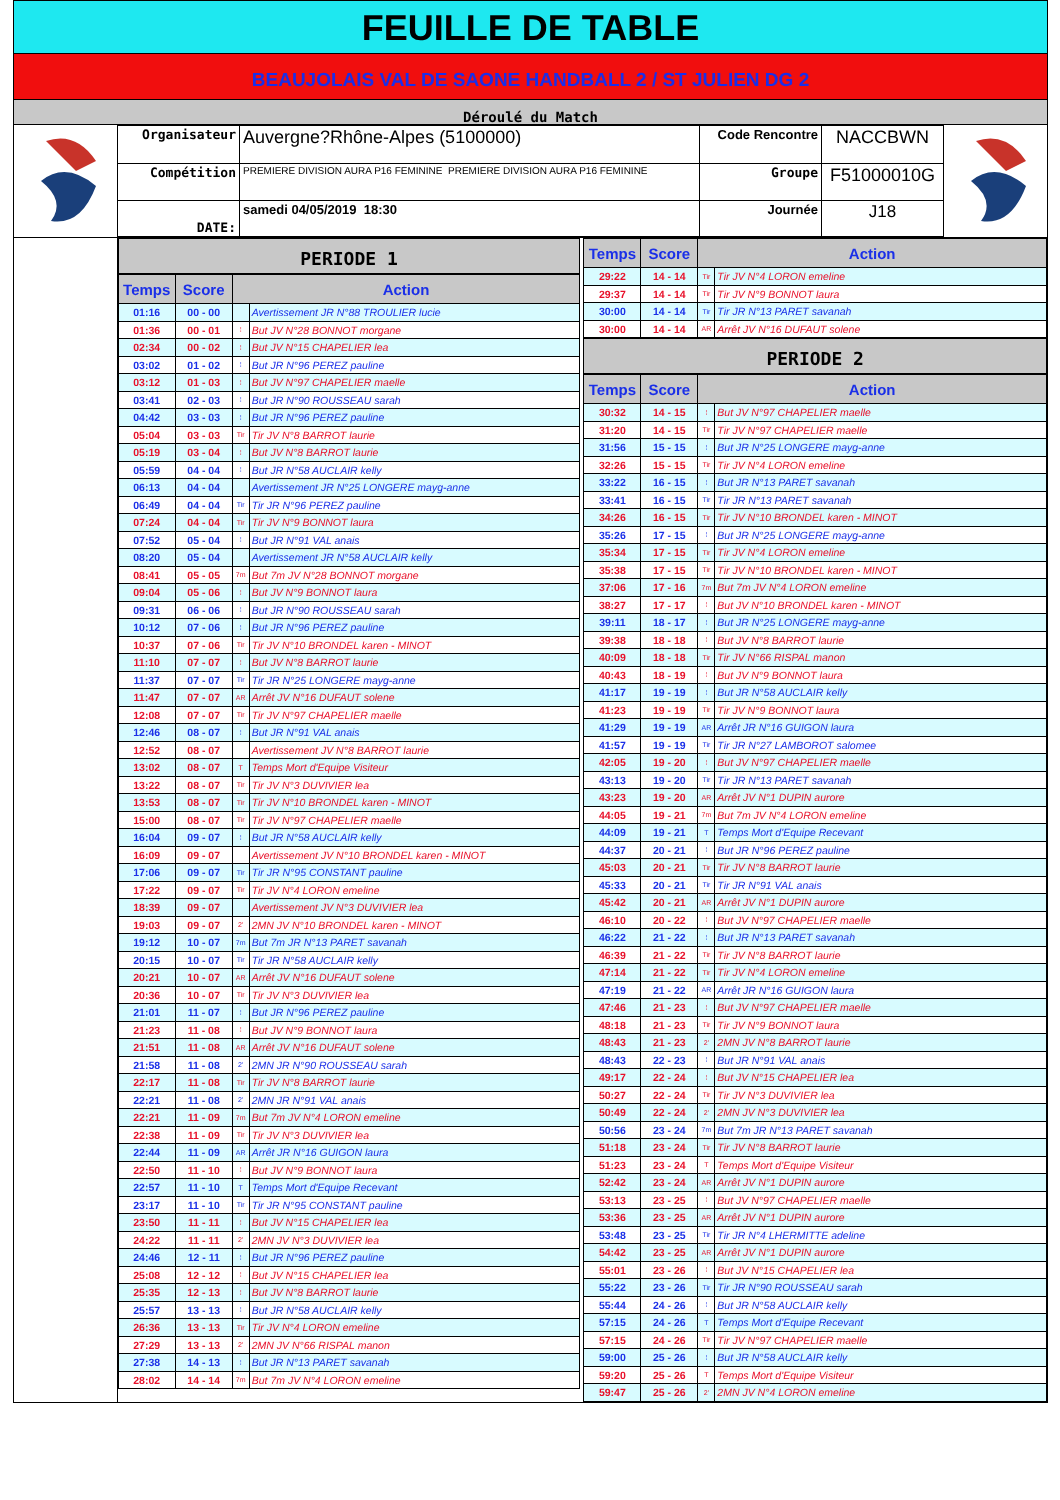FEUILLE DE TABLE
BEAUJOLAIS VAL DE SAONE HANDBALL 2 / ST JULIEN DG 2
Déroulé du Match
| Organisateur | Auvergne?Rhône-Alpes (5100000) | Code Rencontre | NACCBWN |
| Compétition | PREMIERE DIVISION AURA P16 FEMININE PREMIERE DIVISION AURA P16 FEMININE | Groupe | F51000010G |
| DATE: | samedi 04/05/2019 18:30 | Journée | J18 |
PERIODE 1
| Temps | Score | Action | |
| --- | --- | --- | --- |
| 01:16 | 00 - 00 | | Avertissement JR N°88 TROULIER lucie |
| 01:36 | 00 - 01 | ⁞ | But JV N°28 BONNOT morgane |
| 02:34 | 00 - 02 | ⁞ | But JV N°15 CHAPELIER lea |
| 03:02 | 01 - 02 | ⁞ | But JR N°96 PEREZ pauline |
| 03:12 | 01 - 03 | ⁞ | But JV N°97 CHAPELIER maelle |
| 03:41 | 02 - 03 | ⁞ | But JR N°90 ROUSSEAU sarah |
| 04:42 | 03 - 03 | ⁞ | But JR N°96 PEREZ pauline |
| 05:04 | 03 - 03 | Tir | Tir JV N°8 BARROT laurie |
| 05:19 | 03 - 04 | ⁞ | But JV N°8 BARROT laurie |
| 05:59 | 04 - 04 | ⁞ | But JR N°58 AUCLAIR kelly |
| 06:13 | 04 - 04 | | Avertissement JR N°25 LONGERE mayg-anne |
| 06:49 | 04 - 04 | Tir | Tir JR N°96 PEREZ pauline |
| 07:24 | 04 - 04 | Tir | Tir JV N°9 BONNOT laura |
| 07:52 | 05 - 04 | ⁞ | But JR N°91 VAL anais |
| 08:20 | 05 - 04 | | Avertissement JR N°58 AUCLAIR kelly |
| 08:41 | 05 - 05 | 7m | But 7m JV N°28 BONNOT morgane |
| 09:04 | 05 - 06 | ⁞ | But JV N°9 BONNOT laura |
| 09:31 | 06 - 06 | ⁞ | But JR N°90 ROUSSEAU sarah |
| 10:12 | 07 - 06 | ⁞ | But JR N°96 PEREZ pauline |
| 10:37 | 07 - 06 | Tir | Tir JV N°10 BRONDEL karen - MINOT |
| 11:10 | 07 - 07 | ⁞ | But JV N°8 BARROT laurie |
| 11:37 | 07 - 07 | Tir | Tir JR N°25 LONGERE mayg-anne |
| 11:47 | 07 - 07 | AR | Arrêt JV N°16 DUFAUT solene |
| 12:08 | 07 - 07 | Tir | Tir JV N°97 CHAPELIER maelle |
| 12:46 | 08 - 07 | ⁞ | But JR N°91 VAL anais |
| 12:52 | 08 - 07 | | Avertissement JV N°8 BARROT laurie |
| 13:02 | 08 - 07 | T | Temps Mort d'Equipe Visiteur |
| 13:22 | 08 - 07 | Tir | Tir JV N°3 DUVIVIER lea |
| 13:53 | 08 - 07 | Tir | Tir JV N°10 BRONDEL karen - MINOT |
| 15:00 | 08 - 07 | Tir | Tir JV N°97 CHAPELIER maelle |
| 16:04 | 09 - 07 | ⁞ | But JR N°58 AUCLAIR kelly |
| 16:09 | 09 - 07 | | Avertissement JV N°10 BRONDEL karen - MINOT |
| 17:06 | 09 - 07 | Tir | Tir JR N°95 CONSTANT pauline |
| 17:22 | 09 - 07 | Tir | Tir JV N°4 LORON emeline |
| 18:39 | 09 - 07 | | Avertissement JV N°3 DUVIVIER lea |
| 19:03 | 09 - 07 | 2' | 2MN JV N°10 BRONDEL karen - MINOT |
| 19:12 | 10 - 07 | 7m | But 7m JR N°13 PARET savanah |
| 20:15 | 10 - 07 | Tir | Tir JR N°58 AUCLAIR kelly |
| 20:21 | 10 - 07 | AR | Arrêt JV N°16 DUFAUT solene |
| 20:36 | 10 - 07 | Tir | Tir JV N°3 DUVIVIER lea |
| 21:01 | 11 - 07 | ⁞ | But JR N°96 PEREZ pauline |
| 21:23 | 11 - 08 | ⁞ | But JV N°9 BONNOT laura |
| 21:51 | 11 - 08 | AR | Arrêt JV N°16 DUFAUT solene |
| 21:58 | 11 - 08 | 2' | 2MN JR N°90 ROUSSEAU sarah |
| 22:17 | 11 - 08 | Tir | Tir JV N°8 BARROT laurie |
| 22:21 | 11 - 08 | 2' | 2MN JR N°91 VAL anais |
| 22:21 | 11 - 09 | 7m | But 7m JV N°4 LORON emeline |
| 22:38 | 11 - 09 | Tir | Tir JV N°3 DUVIVIER lea |
| 22:44 | 11 - 09 | AR | Arrêt JR N°16 GUIGON laura |
| 22:50 | 11 - 10 | ⁞ | But JV N°9 BONNOT laura |
| 22:57 | 11 - 10 | T | Temps Mort d'Equipe Recevant |
| 23:17 | 11 - 10 | Tir | Tir JR N°95 CONSTANT pauline |
| 23:50 | 11 - 11 | ⁞ | But JV N°15 CHAPELIER lea |
| 24:22 | 11 - 11 | 2' | 2MN JV N°3 DUVIVIER lea |
| 24:46 | 12 - 11 | ⁞ | But JR N°96 PEREZ pauline |
| 25:08 | 12 - 12 | ⁞ | But JV N°15 CHAPELIER lea |
| 25:35 | 12 - 13 | ⁞ | But JV N°8 BARROT laurie |
| 25:57 | 13 - 13 | ⁞ | But JR N°58 AUCLAIR kelly |
| 26:36 | 13 - 13 | Tir | Tir JV N°4 LORON emeline |
| 27:29 | 13 - 13 | 2' | 2MN JV N°66 RISPAL manon |
| 27:38 | 14 - 13 | ⁞ | But JR N°13 PARET savanah |
| 28:02 | 14 - 14 | 7m | But 7m JV N°4 LORON emeline |
| Temps | Score | Action | |
| --- | --- | --- | --- |
| 29:22 | 14 - 14 | Tir | Tir JV N°4 LORON emeline |
| 29:37 | 14 - 14 | Tir | Tir JV N°9 BONNOT laura |
| 30:00 | 14 - 14 | Tir | Tir JR N°13 PARET savanah |
| 30:00 | 14 - 14 | AR | Arrêt JV N°16 DUFAUT solene |
PERIODE 2
| Temps | Score | Action | |
| --- | --- | --- | --- |
| 30:32 | 14 - 15 | ⁞ | But JV N°97 CHAPELIER maelle |
| 31:20 | 14 - 15 | Tir | Tir JV N°97 CHAPELIER maelle |
| 31:56 | 15 - 15 | ⁞ | But JR N°25 LONGERE mayg-anne |
| 32:26 | 15 - 15 | Tir | Tir JV N°4 LORON emeline |
| 33:22 | 16 - 15 | ⁞ | But JR N°13 PARET savanah |
| 33:41 | 16 - 15 | Tir | Tir JR N°13 PARET savanah |
| 34:26 | 16 - 15 | Tir | Tir JV N°10 BRONDEL karen - MINOT |
| 35:26 | 17 - 15 | ⁞ | But JR N°25 LONGERE mayg-anne |
| 35:34 | 17 - 15 | Tir | Tir JV N°4 LORON emeline |
| 35:38 | 17 - 15 | Tir | Tir JV N°10 BRONDEL karen - MINOT |
| 37:06 | 17 - 16 | 7m | But 7m JV N°4 LORON emeline |
| 38:27 | 17 - 17 | ⁞ | But JV N°10 BRONDEL karen - MINOT |
| 39:11 | 18 - 17 | ⁞ | But JR N°25 LONGERE mayg-anne |
| 39:38 | 18 - 18 | ⁞ | But JV N°8 BARROT laurie |
| 40:09 | 18 - 18 | Tir | Tir JV N°66 RISPAL manon |
| 40:43 | 18 - 19 | ⁞ | But JV N°9 BONNOT laura |
| 41:17 | 19 - 19 | ⁞ | But JR N°58 AUCLAIR kelly |
| 41:23 | 19 - 19 | Tir | Tir JV N°9 BONNOT laura |
| 41:29 | 19 - 19 | AR | Arrêt JR N°16 GUIGON laura |
| 41:57 | 19 - 19 | Tir | Tir JR N°27 LAMBOROT salomee |
| 42:05 | 19 - 20 | ⁞ | But JV N°97 CHAPELIER maelle |
| 43:13 | 19 - 20 | Tir | Tir JR N°13 PARET savanah |
| 43:23 | 19 - 20 | AR | Arrêt JV N°1 DUPIN aurore |
| 44:05 | 19 - 21 | 7m | But 7m JV N°4 LORON emeline |
| 44:09 | 19 - 21 | T | Temps Mort d'Equipe Recevant |
| 44:37 | 20 - 21 | ⁞ | But JR N°96 PEREZ pauline |
| 45:03 | 20 - 21 | Tir | Tir JV N°8 BARROT laurie |
| 45:33 | 20 - 21 | Tir | Tir JR N°91 VAL anais |
| 45:42 | 20 - 21 | AR | Arrêt JV N°1 DUPIN aurore |
| 46:10 | 20 - 22 | ⁞ | But JV N°97 CHAPELIER maelle |
| 46:22 | 21 - 22 | ⁞ | But JR N°13 PARET savanah |
| 46:39 | 21 - 22 | Tir | Tir JV N°8 BARROT laurie |
| 47:14 | 21 - 22 | Tir | Tir JV N°4 LORON emeline |
| 47:19 | 21 - 22 | AR | Arrêt JR N°16 GUIGON laura |
| 47:46 | 21 - 23 | ⁞ | But JV N°97 CHAPELIER maelle |
| 48:18 | 21 - 23 | Tir | Tir JV N°9 BONNOT laura |
| 48:43 | 21 - 23 | 2' | 2MN JV N°8 BARROT laurie |
| 48:43 | 22 - 23 | ⁞ | But JR N°91 VAL anais |
| 49:17 | 22 - 24 | ⁞ | But JV N°15 CHAPELIER lea |
| 50:27 | 22 - 24 | Tir | Tir JV N°3 DUVIVIER lea |
| 50:49 | 22 - 24 | 2' | 2MN JV N°3 DUVIVIER lea |
| 50:56 | 23 - 24 | 7m | But 7m JR N°13 PARET savanah |
| 51:18 | 23 - 24 | Tir | Tir JV N°8 BARROT laurie |
| 51:23 | 23 - 24 | T | Temps Mort d'Equipe Visiteur |
| 52:42 | 23 - 24 | AR | Arrêt JV N°1 DUPIN aurore |
| 53:13 | 23 - 25 | ⁞ | But JV N°97 CHAPELIER maelle |
| 53:36 | 23 - 25 | AR | Arrêt JV N°1 DUPIN aurore |
| 53:48 | 23 - 25 | Tir | Tir JR N°4 LHERMITTE adeline |
| 54:42 | 23 - 25 | AR | Arrêt JV N°1 DUPIN aurore |
| 55:01 | 23 - 26 | ⁞ | But JV N°15 CHAPELIER lea |
| 55:22 | 23 - 26 | Tir | Tir JR N°90 ROUSSEAU sarah |
| 55:44 | 24 - 26 | ⁞ | But JR N°58 AUCLAIR kelly |
| 57:15 | 24 - 26 | T | Temps Mort d'Equipe Recevant |
| 57:15 | 24 - 26 | Tir | Tir JV N°97 CHAPELIER maelle |
| 59:00 | 25 - 26 | ⁞ | But JR N°58 AUCLAIR kelly |
| 59:20 | 25 - 26 | T | Temps Mort d'Equipe Visiteur |
| 59:47 | 25 - 26 | 2' | 2MN JV N°4 LORON emeline |